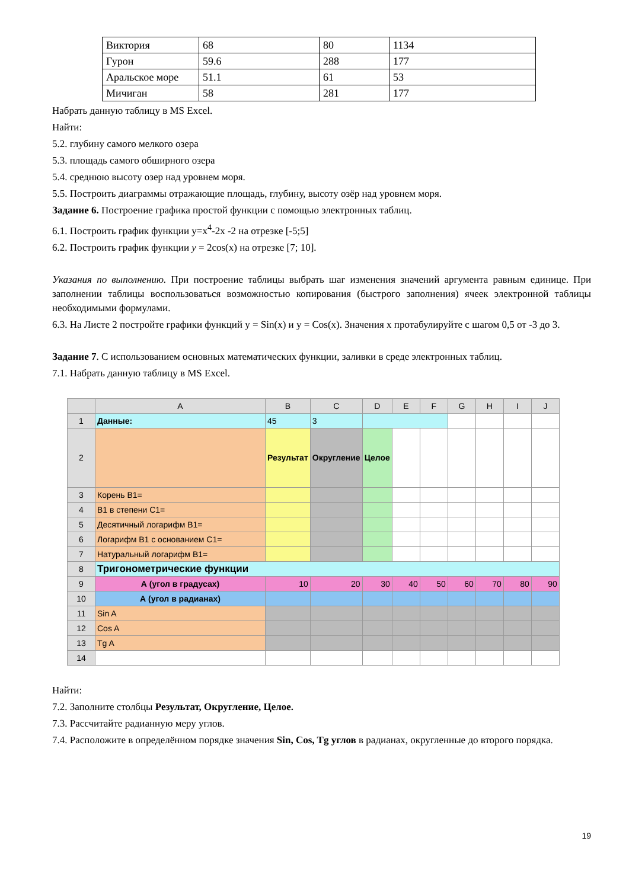| Виктория | 68 | 80 | 1134 |
| Гурон | 59.6 | 288 | 177 |
| Аральское море | 51.1 | 61 | 53 |
| Мичиган | 58 | 281 | 177 |
Набрать данную таблицу в MS Excel.
Найти:
5.2. глубину самого мелкого озера
5.3. площадь самого обширного озера
5.4. среднюю высоту озер над уровнем моря.
5.5. Построить диаграммы отражающие площадь, глубину, высоту озёр над уровнем моря.
Задание 6. Построение графика простой функции с помощью электронных таблиц.
6.1. Построить график функции y=x<sup>4</sup>-2x -2 на отрезке [-5;5]
6.2. Построить график функции y = 2cos(x) на отрезке [7; 10].
Указания по выполнению. При построение таблицы выбрать шаг изменения значений аргумента равным единице. При заполнении таблицы воспользоваться возможностью копирования (быстрого заполнения) ячеек электронной таблицы необходимыми формулами.
6.3. На Листе 2 постройте графики функций y = Sin(x) и y = Cos(x). Значения x протабулируйте с шагом 0,5 от -3 до 3.
Задание 7. С использованием основных математических функции, заливки в среде электронных таблиц.
7.1. Набрать данную таблицу в MS Excel.
| | A | B | C | D | E | F | G | H | I | J |
| 1 | Данные: | 45 | 3 | | | | | | | |
| 2 | | Результат | Округление | Целое | | | | | | |
| 3 | Корень B1= | | | | | | | | | |
| 4 | B1 в степени C1= | | | | | | | | | |
| 5 | Десятичный логарифм B1= | | | | | | | | | |
| 6 | Логарифм B1 с основанием C1= | | | | | | | | | |
| 7 | Натуральный логарифм B1= | | | | | | | | | |
| 8 | Тригонометрические функции | | | | | | | | | |
| 9 | А (угол в градусах) | 10 | 20 | 30 | 40 | 50 | 60 | 70 | 80 | 90 |
| 10 | А (угол в радианах) | | | | | | | | | |
| 11 | Sin A | | | | | | | | | |
| 12 | Cos A | | | | | | | | | |
| 13 | Tg A | | | | | | | | | |
| 14 | | | | | | | | | | |
Найти:
7.2. Заполните столбцы Результат, Округление, Целое.
7.3. Рассчитайте радианную меру углов.
7.4. Расположите в определённом порядке значения Sin, Cos, Tg углов в радианах, округленные до второго порядка.
19